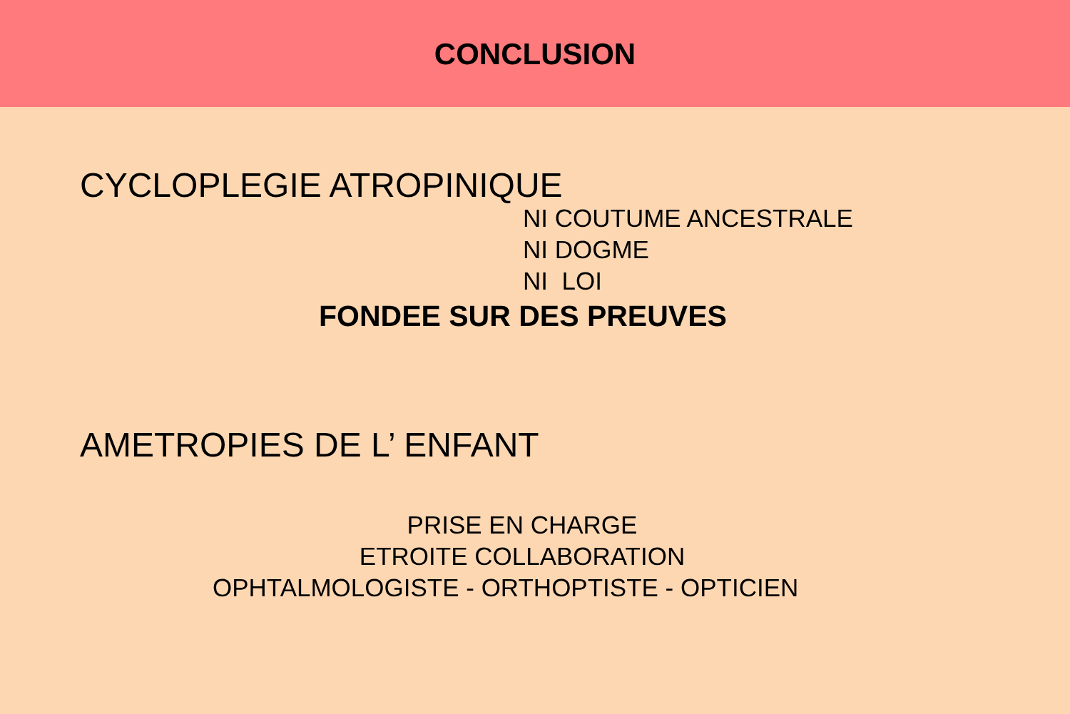CONCLUSION
CYCLOPLEGIE ATROPINIQUE
NI COUTUME ANCESTRALE
NI DOGME
NI LOI
FONDEE SUR DES PREUVES
AMETROPIES DE L’ ENFANT
PRISE EN CHARGE
ETROITE COLLABORATION
OPHTALMOLOGISTE - ORTHOPTISTE - OPTICIEN